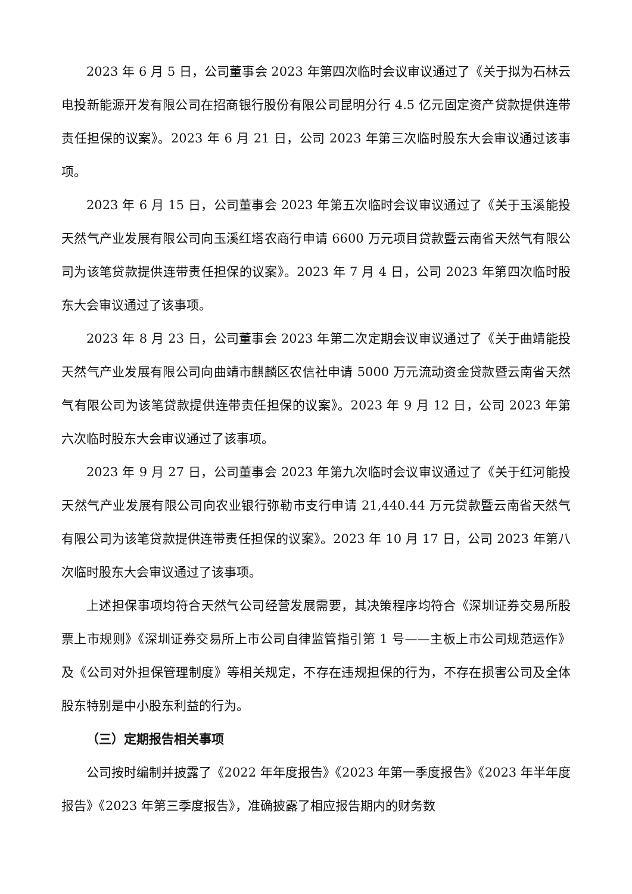2023 年 6 月 5 日，公司董事会 2023 年第四次临时会议审议通过了《关于拟为石林云电投新能源开发有限公司在招商银行股份有限公司昆明分行 4.5 亿元固定资产贷款提供连带责任担保的议案》。2023 年 6 月 21 日，公司 2023 年第三次临时股东大会审议通过该事项。
2023 年 6 月 15 日，公司董事会 2023 年第五次临时会议审议通过了《关于玉溪能投天然气产业发展有限公司向玉溪红塔农商行申请 6600 万元项目贷款暨云南省天然气有限公司为该笔贷款提供连带责任担保的议案》。2023 年 7 月 4 日，公司 2023 年第四次临时股东大会审议通过了该事项。
2023 年 8 月 23 日，公司董事会 2023 年第二次定期会议审议通过了《关于曲靖能投天然气产业发展有限公司向曲靖市麒麟区农信社申请 5000 万元流动资金贷款暨云南省天然气有限公司为该笔贷款提供连带责任担保的议案》。2023 年 9 月 12 日，公司 2023 年第六次临时股东大会审议通过了该事项。
2023 年 9 月 27 日，公司董事会 2023 年第九次临时会议审议通过了《关于红河能投天然气产业发展有限公司向农业银行弥勒市支行申请 21,440.44 万元贷款暨云南省天然气有限公司为该笔贷款提供连带责任担保的议案》。2023 年 10 月 17 日，公司 2023 年第八次临时股东大会审议通过了该事项。
上述担保事项均符合天然气公司经营发展需要，其决策程序均符合《深圳证券交易所股票上市规则》《深圳证券交易所上市公司自律监管指引第 1 号——主板上市公司规范运作》及《公司对外担保管理制度》等相关规定，不存在违规担保的行为，不存在损害公司及全体股东特别是中小股东利益的行为。
（三）定期报告相关事项
公司按时编制并披露了《2022 年年度报告》《2023 年第一季度报告》《2023 年半年度报告》《2023 年第三季度报告》，准确披露了相应报告期内的财务数